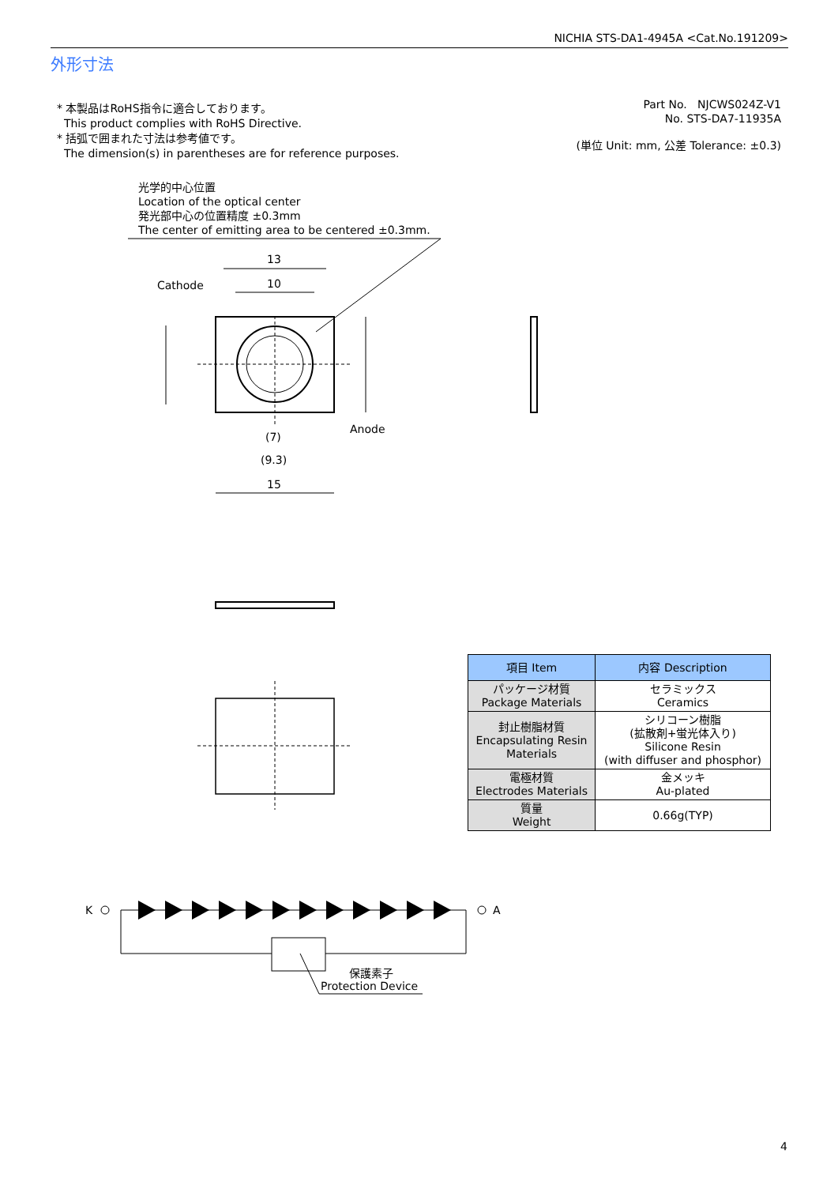NICHIA STS-DA1-4945A <Cat.No.191209>
外形寸法
* 本製品はRoHS指令に適合しております。
This product complies with RoHS Directive.
* 括弧で囲まれた寸法は参考値です。
The dimension(s) in parentheses are for reference purposes.
Part No. NJCWS024Z-V1
No. STS-DA7-11935A
(単位 Unit: mm, 公差 Tolerance: ±0.3)
光学的中心位置
Location of the optical center
発光部中心の位置精度 ±0.3mm
The center of emitting area to be centered ±0.3mm.
13
10
Cathode
Anode
(7)
(9.3)
15
K
A
保護素子
Protection Device
| 項目 Item | 内容 Description |
| --- | --- |
| パッケージ材質 Package Materials | セラミックス Ceramics |
| 封止樹脂材質 Encapsulating Resin Materials | シリコーン樹脂 (拡散剤+蛍光体入り) Silicone Resin (with diffuser and phosphor) |
| 電極材質 Electrodes Materials | 金メッキ Au-plated |
| 質量 Weight | 0.66g(TYP) |
4